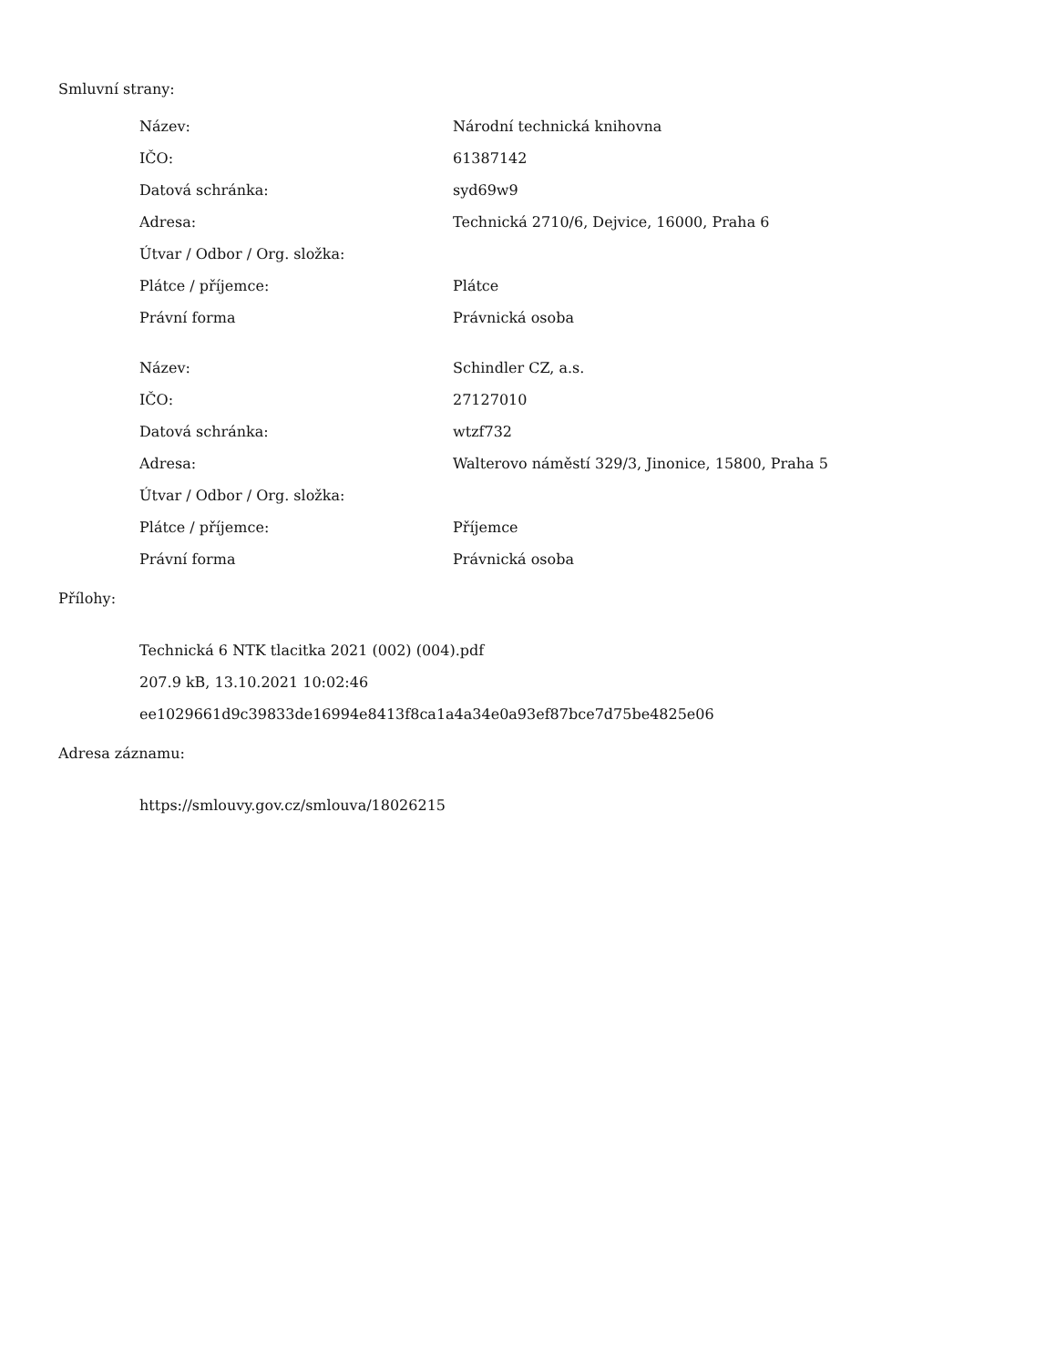Smluvní strany:
| Název: | Národní technická knihovna |
| IČO: | 61387142 |
| Datová schránka: | syd69w9 |
| Adresa: | Technická 2710/6, Dejvice, 16000, Praha 6 |
| Útvar / Odbor / Org. složka: | |
| Plátce / příjemce: | Plátce |
| Právní forma | Právnická osoba |
| Název: | Schindler CZ, a.s. |
| IČO: | 27127010 |
| Datová schránka: | wtzf732 |
| Adresa: | Walterovo náměstí 329/3, Jinonice, 15800, Praha 5 |
| Útvar / Odbor / Org. složka: | |
| Plátce / příjemce: | Příjemce |
| Právní forma | Právnická osoba |
Přílohy:
Technická 6 NTK tlacitka 2021 (002) (004).pdf
207.9 kB, 13.10.2021 10:02:46
ee1029661d9c39833de16994e8413f8ca1a4a34e0a93ef87bce7d75be4825e06
Adresa záznamu:
https://smlouvy.gov.cz/smlouva/18026215